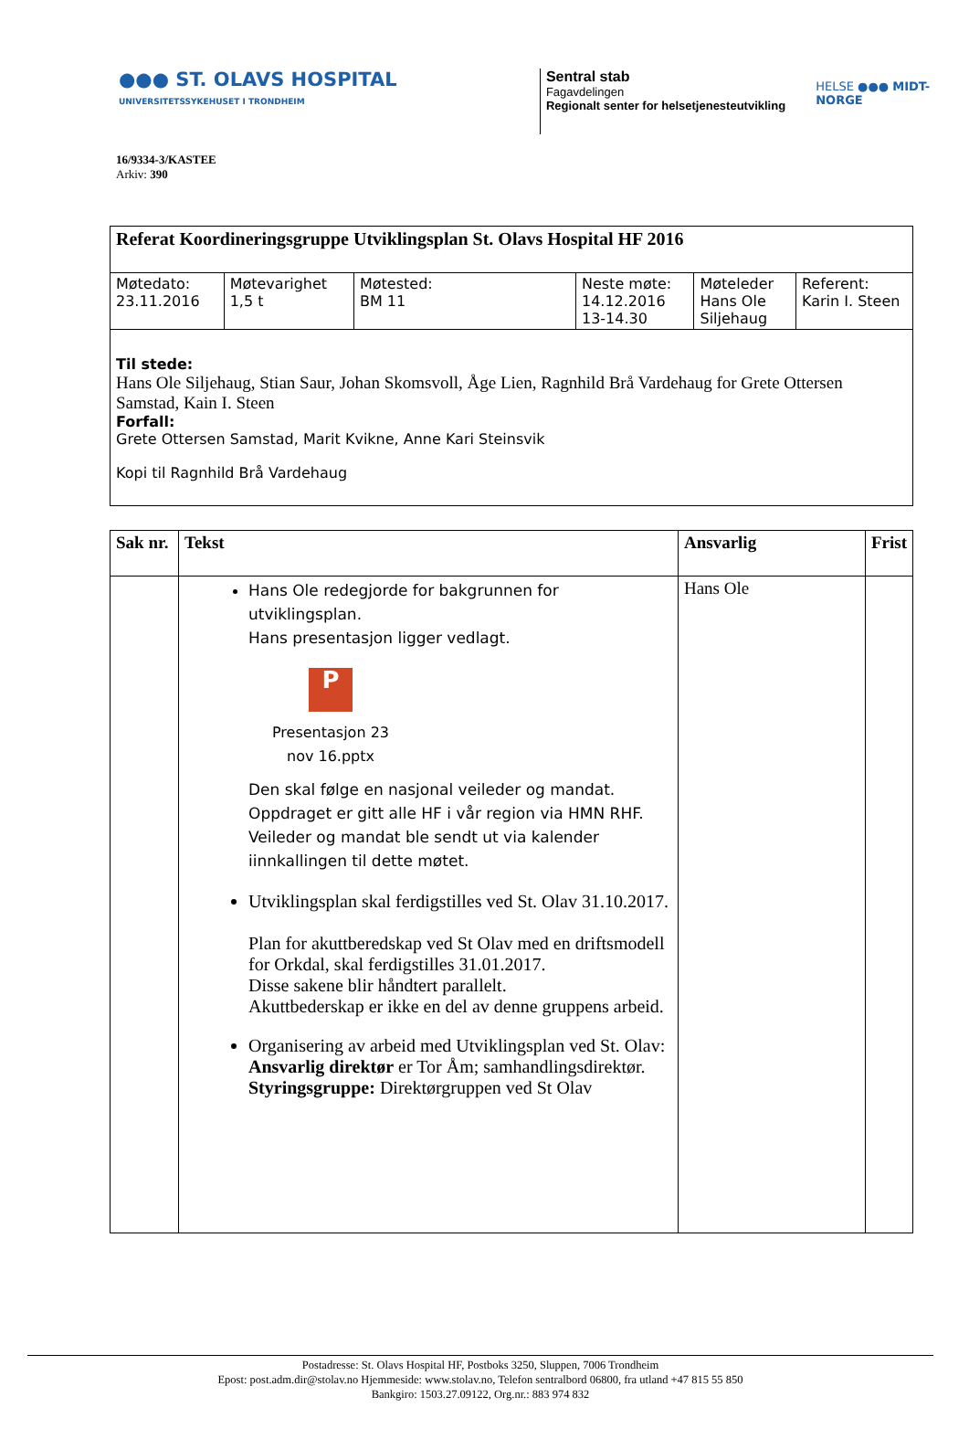●●● ST. OLAVS HOSPITAL
UNIVERSITETSSYKEHUSET I TRONDHEIM
Sentral stab
Fagavdelingen
Regionalt senter for helsetjenesteutvikling
HELSE ●●● MIDT-NORGE
16/9334-3/KASTEE
Arkiv: 390
| Referat Koordineringsgruppe Utviklingsplan St. Olavs Hospital HF 2016 | | | | | |
| Møtedato: 23.11.2016 | Møtevarighet 1,5 t | Møtested: BM 11 | Neste møte: 14.12.2016 13-14.30 | Møteleder Hans Ole Siljehaug | Referent: Karin I. Steen |
| Til stede: Hans Ole Siljehaug, Stian Saur, Johan Skomsvoll, Åge Lien, Ragnhild Brå Vardehaug for Grete Ottersen Samstad, Kain I. Steen Forfall: Grete Ottersen Samstad, Marit Kvikne, Anne Kari Steinsvik Kopi til Ragnhild Brå Vardehaug | | | | | |
| Sak nr. | Tekst | Ansvarlig | Frist |
| --- | --- | --- | --- |
| | Hans Ole redegjorde for bakgrunnen for utviklingsplan. Hans presentasjon ligger vedlagt. P Presentasjon 23 nov 16.pptx Den skal følge en nasjonal veileder og mandat. Oppdraget er gitt alle HF i vår region via HMN RHF. Veileder og mandat ble sendt ut via kalender iinnkallingen til dette møtet. Utviklingsplan skal ferdigstilles ved St. Olav 31.10.2017. Plan for akuttberedskap ved St Olav med en driftsmodell for Orkdal, skal ferdigstilles 31.01.2017. Disse sakene blir håndtert parallelt. Akuttbederskap er ikke en del av denne gruppens arbeid. Organisering av arbeid med Utviklingsplan ved St. Olav: Ansvarlig direktør er Tor Åm; samhandlingsdirektør. Styringsgruppe: Direktørgruppen ved St Olav | Hans Ole | |
Postadresse: St. Olavs Hospital HF, Postboks 3250, Sluppen, 7006 Trondheim
Epost: post.adm.dir@stolav.no Hjemmeside: www.stolav.no, Telefon sentralbord 06800, fra utland +47 815 55 850
Bankgiro: 1503.27.09122, Org.nr.: 883 974 832